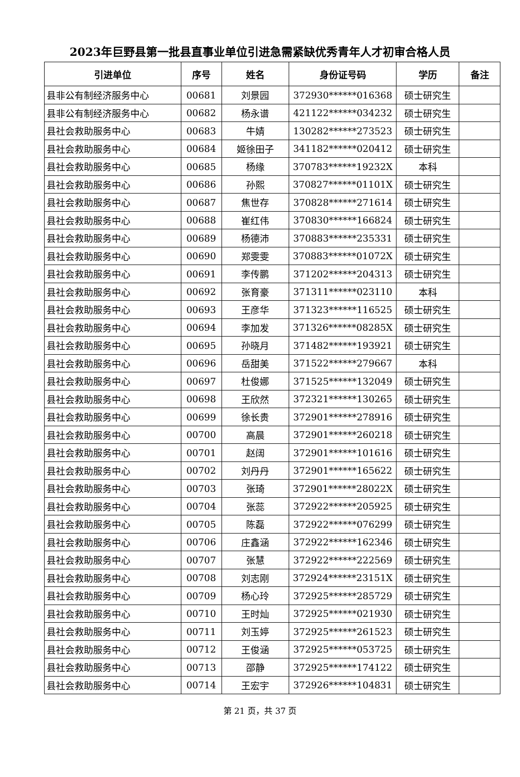2023年巨野县第一批县直事业单位引进急需紧缺优秀青年人才初审合格人员
| 引进单位 | 序号 | 姓名 | 身份证号码 | 学历 | 备注 |
| --- | --- | --- | --- | --- | --- |
| 县非公有制经济服务中心 | 00681 | 刘景园 | 372930******016368 | 硕士研究生 | |
| 县非公有制经济服务中心 | 00682 | 杨永谱 | 421122******034232 | 硕士研究生 | |
| 县社会救助服务中心 | 00683 | 牛婧 | 130282******273523 | 硕士研究生 | |
| 县社会救助服务中心 | 00684 | 姬徐田子 | 341182******020412 | 硕士研究生 | |
| 县社会救助服务中心 | 00685 | 杨缘 | 370783******19232X | 本科 | |
| 县社会救助服务中心 | 00686 | 孙熙 | 370827******01101X | 硕士研究生 | |
| 县社会救助服务中心 | 00687 | 焦世存 | 370828******271614 | 硕士研究生 | |
| 县社会救助服务中心 | 00688 | 崔红伟 | 370830******166824 | 硕士研究生 | |
| 县社会救助服务中心 | 00689 | 杨德沛 | 370883******235331 | 硕士研究生 | |
| 县社会救助服务中心 | 00690 | 郑雯雯 | 370883******01072X | 硕士研究生 | |
| 县社会救助服务中心 | 00691 | 李传鹏 | 371202******204313 | 硕士研究生 | |
| 县社会救助服务中心 | 00692 | 张育豪 | 371311******023110 | 本科 | |
| 县社会救助服务中心 | 00693 | 王彦华 | 371323******116525 | 硕士研究生 | |
| 县社会救助服务中心 | 00694 | 李加发 | 371326******08285X | 硕士研究生 | |
| 县社会救助服务中心 | 00695 | 孙晓月 | 371482******193921 | 硕士研究生 | |
| 县社会救助服务中心 | 00696 | 岳甜美 | 371522******279667 | 本科 | |
| 县社会救助服务中心 | 00697 | 杜俊娜 | 371525******132049 | 硕士研究生 | |
| 县社会救助服务中心 | 00698 | 王欣然 | 372321******130265 | 硕士研究生 | |
| 县社会救助服务中心 | 00699 | 徐长贵 | 372901******278916 | 硕士研究生 | |
| 县社会救助服务中心 | 00700 | 高晨 | 372901******260218 | 硕士研究生 | |
| 县社会救助服务中心 | 00701 | 赵阔 | 372901******101616 | 硕士研究生 | |
| 县社会救助服务中心 | 00702 | 刘丹丹 | 372901******165622 | 硕士研究生 | |
| 县社会救助服务中心 | 00703 | 张琦 | 372901******28022X | 硕士研究生 | |
| 县社会救助服务中心 | 00704 | 张蕊 | 372922******205925 | 硕士研究生 | |
| 县社会救助服务中心 | 00705 | 陈磊 | 372922******076299 | 硕士研究生 | |
| 县社会救助服务中心 | 00706 | 庄鑫涵 | 372922******162346 | 硕士研究生 | |
| 县社会救助服务中心 | 00707 | 张慧 | 372922******222569 | 硕士研究生 | |
| 县社会救助服务中心 | 00708 | 刘志刚 | 372924******23151X | 硕士研究生 | |
| 县社会救助服务中心 | 00709 | 杨心玲 | 372925******285729 | 硕士研究生 | |
| 县社会救助服务中心 | 00710 | 王时灿 | 372925******021930 | 硕士研究生 | |
| 县社会救助服务中心 | 00711 | 刘玉婷 | 372925******261523 | 硕士研究生 | |
| 县社会救助服务中心 | 00712 | 王俊涵 | 372925******053725 | 硕士研究生 | |
| 县社会救助服务中心 | 00713 | 邵静 | 372925******174122 | 硕士研究生 | |
| 县社会救助服务中心 | 00714 | 王宏宇 | 372926******104831 | 硕士研究生 | |
第 21 页，共 37 页